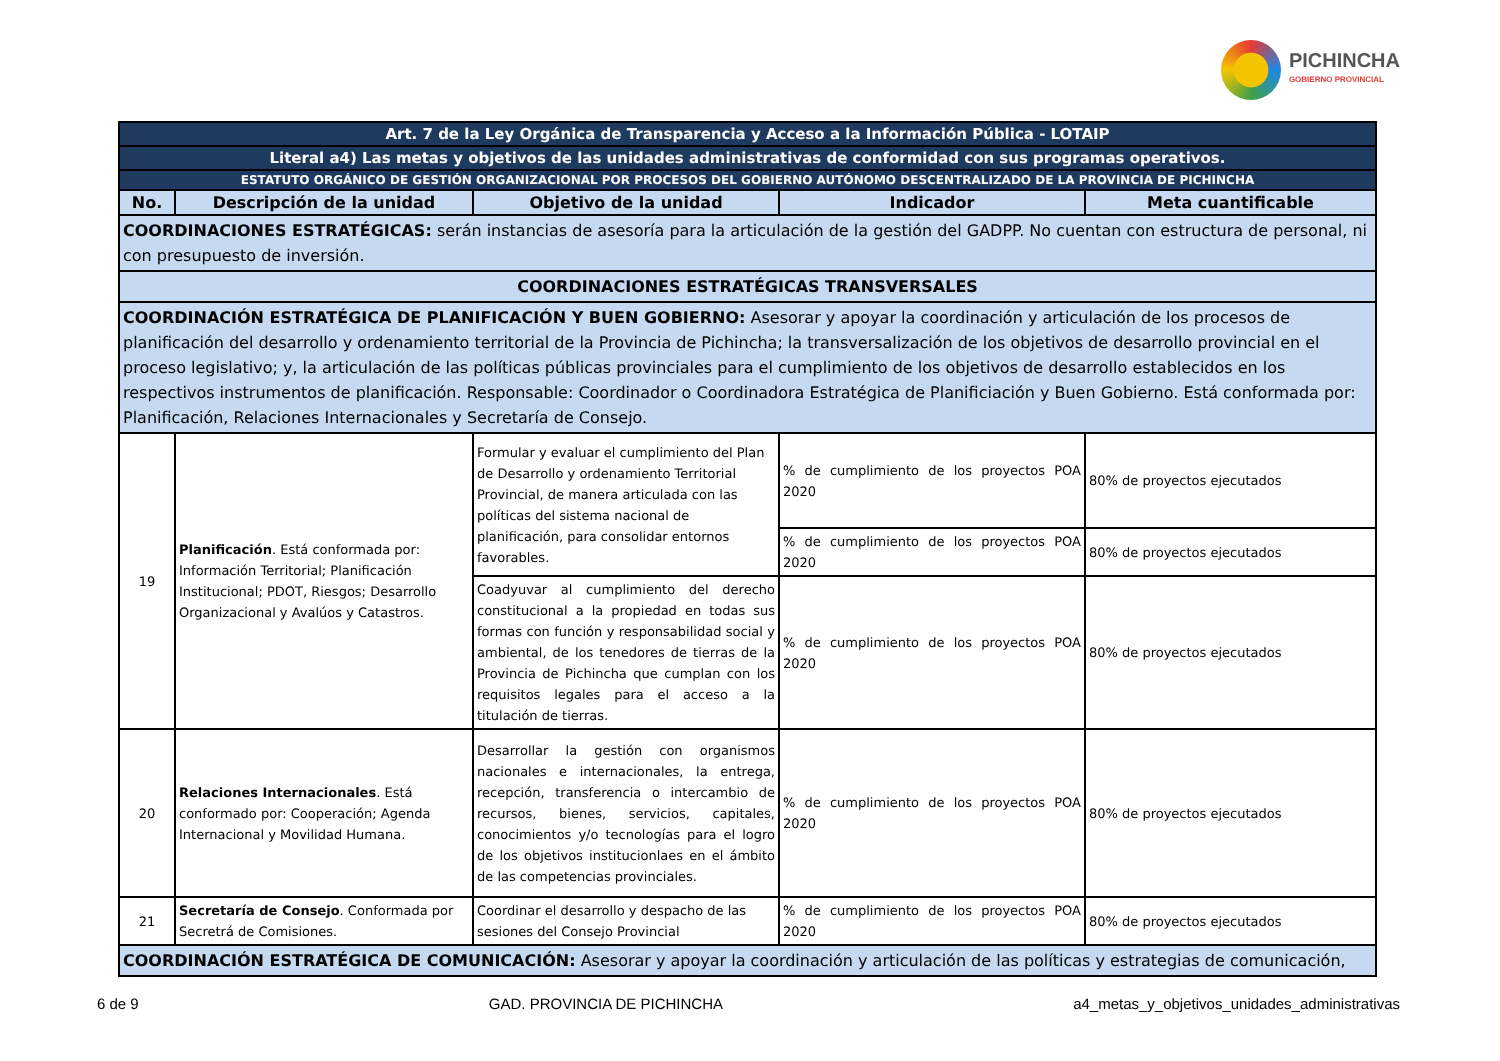PICHINCHA
GOBIERNO PROVINCIAL
| Art. 7 de la Ley Orgánica de Transparencia y Acceso a la Información Pública - LOTAIP | | | | |
| Literal a4) Las metas y objetivos de las unidades administrativas de conformidad con sus programas operativos. | | | | |
| ESTATUTO ORGÁNICO DE GESTIÓN ORGANIZACIONAL POR PROCESOS DEL GOBIERNO AUTÓNOMO DESCENTRALIZADO DE LA PROVINCIA DE PICHINCHA | | | | |
| No. | Descripción de la unidad | Objetivo de la unidad | Indicador | Meta cuantificable |
| COORDINACIONES ESTRATÉGICAS: serán instancias de asesoría para la articulación de la gestión del GADPP. No cuentan con estructura de personal, ni con presupuesto de inversión. | | | | |
| COORDINACIONES ESTRATÉGICAS TRANSVERSALES | | | | |
| COORDINACIÓN ESTRATÉGICA DE PLANIFICACIÓN Y BUEN GOBIERNO: Asesorar y apoyar la coordinación y articulación de los procesos de planificación del desarrollo y ordenamiento territorial de la Provincia de Pichincha; la transversalización de los objetivos de desarrollo provincial en el proceso legislativo; y, la articulación de las políticas públicas provinciales para el cumplimiento de los objetivos de desarrollo establecidos en los respectivos instrumentos de planificación. Responsable: Coordinador o Coordinadora Estratégica de Planificiación y Buen Gobierno. Está conformada por: Planificación, Relaciones Internacionales y Secretaría de Consejo. | | | | |
| 19 | Planificación . Está conformada por: Información Territorial; Planificación Institucional; PDOT, Riesgos; Desarrollo Organizacional y Avalúos y Catastros. | Formular y evaluar el cumplimiento del Plan de Desarrollo y ordenamiento Territorial Provincial, de manera articulada con las políticas del sistema nacional de planificación, para consolidar entornos favorables. | % de cumplimiento de los proyectos POA 2020 | 80% de proyectos ejecutados |
| | | | % de cumplimiento de los proyectos POA 2020 | 80% de proyectos ejecutados |
| | | Coadyuvar al cumplimiento del derecho constitucional a la propiedad en todas sus formas con función y responsabilidad social y ambiental, de los tenedores de tierras de la Provincia de Pichincha que cumplan con los requisitos legales para el acceso a la titulación de tierras. | % de cumplimiento de los proyectos POA 2020 | 80% de proyectos ejecutados |
| 20 | Relaciones Internacionales . Está conformado por: Cooperación; Agenda Internacional y Movilidad Humana. | Desarrollar la gestión con organismos nacionales e internacionales, la entrega, recepción, transferencia o intercambio de recursos, bienes, servicios, capitales, conocimientos y/o tecnologías para el logro de los objetivos institucionlaes en el ámbito de las competencias provinciales. | % de cumplimiento de los proyectos POA 2020 | 80% de proyectos ejecutados |
| 21 | Secretaría de Consejo . Conformada por Secretrá de Comisiones. | Coordinar el desarrollo y despacho de las sesiones del Consejo Provincial | % de cumplimiento de los proyectos POA 2020 | 80% de proyectos ejecutados |
| COORDINACIÓN ESTRATÉGICA DE COMUNICACIÓN: Asesorar y apoyar la coordinación y articulación de las políticas y estrategias de comunicación, | | | | |
6 de 9 GAD. PROVINCIA DE PICHINCHA a4_metas_y_objetivos_unidades_administrativas